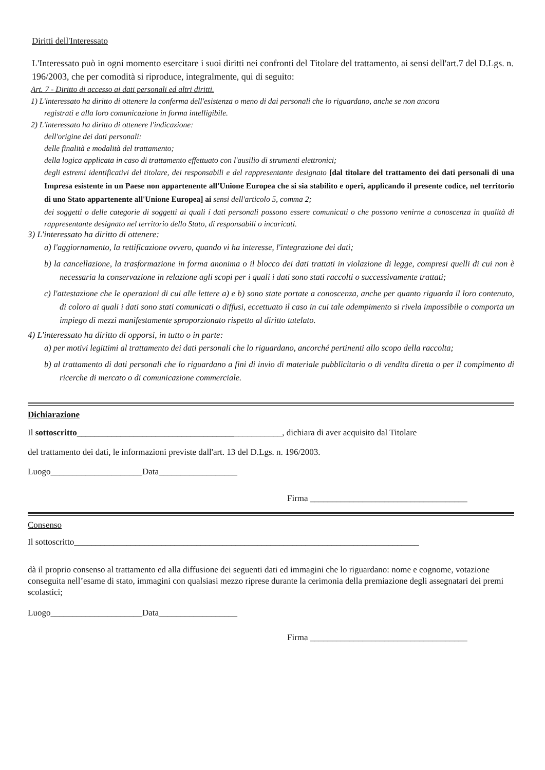Diritti dell'Interessato
L'Interessato può in ogni momento esercitare i suoi diritti nei confronti del Titolare del trattamento, ai sensi dell'art.7 del D.Lgs. n. 196/2003, che per comodità si riproduce, integralmente, qui di seguito:
Art. 7 - Diritto di accesso ai dati personali ed altri diritti.
1) L'interessato ha diritto di ottenere la conferma dell'esistenza o meno di dai personali che lo riguardano, anche se non ancora
registrati e alla loro comunicazione in forma intelligibile.
2) L'interessato ha diritto di ottenere l'indicazione:
dell'origine dei dati personali:
delle finalità e modalità del trattamento;
della logica applicata in caso di trattamento effettuato con l'ausilio di strumenti elettronici;
degli estremi identificativi del titolare, dei responsabili e del rappresentante designato [dal titolare del trattamento dei dati personali di una Impresa esistente in un Paese non appartenente all'Unione Europea che si sia stabilito e operi, applicando il presente codice, nel territorio di uno Stato appartenente all'Unione Europea] ai sensi dell'articolo 5, comma 2;
dei soggetti o delle categorie di soggetti ai quali í dati personali possono essere comunicati o che possono venirne a conoscenza in qualità di rappresentante designato nel territorio dello Stato, di responsabili o incaricati.
3) L'interessato ha diritto di ottenere:
a) l'aggiornamento, la rettificazione ovvero, quando vi ha interesse, l'integrazione dei dati;
b) la cancellazione, la trasformazione in forma anonima o il blocco dei dati trattati in violazione di legge, compresi quelli di cui non è necessaria la conservazione in relazione agli scopi per i quali i dati sono stati raccolti o successivamente trattati;
c) l'attestazione che le operazioni di cui alle lettere a) e b) sono state portate a conoscenza, anche per quanto riguarda il loro contenuto, di coloro ai quali i dati sono stati comunicati o diffusi, eccettuato il caso in cui tale adempimento si rivela impossibile o comporta un impiego di mezzi manifestamente sproporzionato rispetto al diritto tutelato.
4) L'interessato ha diritto di opporsi, in tutto o in parte:
a) per motivi legittimi al trattamento dei dati personali che lo riguardano, ancorché pertinenti allo scopo della raccolta;
b) al trattamento di dati personali che lo riguardano a fini di invio di materiale pubblicitario o di vendita diretta o per il compimento di ricerche di mercato o di comunicazione commerciale.
Dichiarazione
Il sottoscritto_______________________________________________, dichiara di aver acquisito dal Titolare
del trattamento dei dati, le informazioni previste dall'art. 13 del D.Lgs. n. 196/2003.
Luogo_____________________Data__________________
Firma ____________________________________
Consenso
Il sottoscritto_______________________________________________________________________________
dà il proprio consenso al trattamento ed alla diffusione dei seguenti dati ed immagini che lo riguardano: nome e cognome, votazione conseguita nell’esame di stato, immagini con qualsiasi mezzo riprese durante la cerimonia della premiazione degli assegnatari dei premi scolastici;
Luogo_____________________Data__________________
Firma ____________________________________